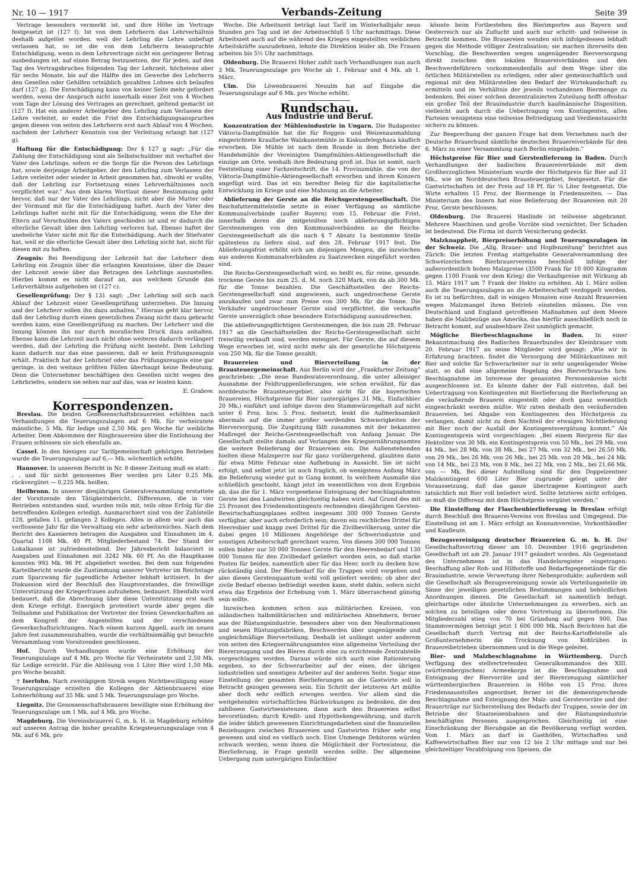Nr. 10 — 1917 Verbands-Zeitung Seite 39
Vertrage besonders vermerkt ist, und ihre Höhe im Vertrage festgesetzt ist (127 f). Ist von dem Lehrherrn das Lehrverhältnis deshalb aufgelöst worden, weil der Lehrling die Lehre unbefugt verlassen hat, so ist die von dem Lehrherrn beanspruchte Entschädigung, wenn in dem Lehrvertrage nicht ein geringerer Betrag ausbedungen ist, auf einen Betrag festzusetzen, der für jeden, auf den Tag des Vertragsbruches folgenden Tag der Lehrzeit, höchstens aber für sechs Monate, bis auf die Hälfte des im Gewerbe des Lehrherrn den Gesellen oder Gehilfen ortsüblich gezahlten Lohnes sich belaufen darf (127 g). Die Entschädigung kann von keiner Seite mehr gefordert werden, wenn der Anspruch nicht innerhalb einer Zeit von 4 Wochen vom Tage der Lösung des Vertrages an gerechnet, geltend gemacht ist (127 f). Hat ein anderer Arbeitgeber den Lehrling zum Verlassen der Lehre verleitet, so endet die Frist des Entschädigungsanspruches gegen diesen von seiten des Lehrherrn erst nach Ablauf von 4 Wochen, nachdem der Lehrherr Kenntnis von der Verleitung erlangt hat (127 g).
Haftung für die Entschädigung: Der § 127 g sagt: „Für die Zahlung der Entschädigung sind als Selbstschuldner mit verhaftet der Vater des Lehrlings, sofern er die Sorge für die Person des Lehrlings hat, sowie derjenige Arbeitgeber, der den Lehrling zum Verlassen der Lehre verleitet oder wieder in Arbeit genommen hat, obwohl er wußte, daß der Lehrling zur Fortsetzung eines Lehrverhältnisses noch verpflichtet war.“ Aus dem klaren Wortlaut dieser Bestimmung geht hervor, daß nur der Vater des Lehrlings, nicht aber die Mutter oder der Vormund mit für die Entschädigung haftet. Auch der Vater des Lehrlings haftet nicht mit für die Entschädigung, wenn die Ehe der Eltern auf Verschulden des Vaters geschieden ist und er dadurch die elterliche Gewalt über den Lehrling verloren hat. Ebenso haftet der uneheliche Vater nicht mit für die Entschädigung. Auch der Stiefvater hat, weil er die elterliche Gewalt über den Lehrling nicht hat, nicht für diesen mit zu haften.
Zeugnis: Bei Beendigung der Lehrzeit hat der Lehrherr dem Lehrling ein Zeugnis über die erlangten Kenntnisse, über die Dauer der Lehrzeit sowie über das Betragen des Lehrlings auszustellen. Hierbei kommt es nicht darauf an, aus welchem Grunde das Lehrverhältnis aufgehoben ist (127 c).
Gesellenprüfung: Der § 131 sagt: „Der Lehrling soll sich nach Ablauf der Lehrzeit einer Gesellenprüfung unterziehen. Die Innung und der Lehrherr sollen ihn dazu anhalten.“ Hieraus geht klar hervor, daß der Lehrling durch einen gesetzlichen Zwang nicht dazu gebracht werden kann, eine Gesellenprüfung zu machen. Der Lehrherr und die Innung können ihn nur durch moralischen Druck dazu anhalten. Ebenso kann die Lehrzeit auch nicht ohne weiteres dadurch verlängert werden, daß der Lehrling die Prüfung nicht besteht. Dem Lehrling kann dadurch nur das eine passieren, daß er kein Prüfungszeugnis erhält. Praktisch hat der Lehrbrief oder das Prüfungszeugnis eine gar geringe, in den weitaus größten Fällen überhaupt keine Bedeutung. Denn die Unternehmer beschäftigen den Gesellen nicht wegen des Lehrbriefes, sondern sie sehen nur auf das, was er leisten kann.
E. Grabow.
Korrespondenzen.
Breslau. Die beiden Genossenschaftsbrauereien erhöhten nach Verhandlungen die Teuerungszulagen auf 6 Mk. für verheiratete männliche, 5 Mk. für ledige und 2,50 Mk. pro Woche für weibliche Arbeiter. Dem Abkommen der Ringbrauereien über die Entlohnung der Frauen schlossen sie sich ebenfalls an.
Cassel. In den hiesigen zur Tarifgemeinschaft gehörigen Betrieben wurde die Teuerungszulage auf 6,— Mk. wöchentlich erhöht.
Hannover. In unserem Bericht in Nr. 8 dieser Zeitung muß es statt: . . . und für nicht genossenes Bier werden pro Liter 0,25 Mk. rückvergütet — 0,225 Mk. heißen.
Heilbronn. In unserer diesjährigen Generalversammlung erstattete der Vorsitzende den Tätigkeitsbericht. Differenzen, die in vier Betrieben entstanden sind, wurden teils mit, teils ohne Erfolg für die betreffenden Kollegen erledigt. Ausmarschiert sind von der Zahlstelle 128, gefallen 11, gefangen 2 Kollegen. Alles in allem war auch das verflossene Jahr für die Verwaltung ein sehr arbeitsreiches. Nach dem Bericht des Kassierers betragen die Ausgaben und Einnahmen im 4. Quartal 1108 Mk. 40 Pf. Mitgliederbestand 74. Der Stand der Lokalkasse ist zufriedenstellend. Der Jahresbericht balanciert in Ausgaben und Einnahmen mit 3242 Mk. 60 Pf. An die Hauptkasse konnten 993 Mk. 96 Pf. abgeliefert werden. Bei dem nun folgenden Kartellbericht wurde die Zustimmung unserer Vertreter im Reichstage zum Sparzwang für jugendliche Arbeiter lebhaft kritisiert. In der Diskussion wird der Beschluß des Hauptvorstandes, die freiwillige Unterstützung der Kriegerfrauen aufzuheben, bedauert. Ebenfalls wird bedauert, daß die Abrechnung über diese Unterstützung erst nach dem Kriege erfolgt. Energisch protestiert wurde aber gegen die Teilnahme und Publikation der Vertreter der freien Gewerkschaften an dem Kongreß der Angestellten und der verschiedenen Gewerkschaftsrichtungen. Nach einem kurzen Appell, auch im neuen Jahre fest zusammenzuhalten, wurde die verhältnismäßig gut besuchte Versammlung vom Vorsitzenden geschlossen.
Hof. Durch Verhandlungen wurde eine Erhöhung der Teuerungszulage auf 4 Mk. pro Woche für Verheiratete und 2,50 Mk. für Ledige erreicht. Für die Ablösung von 1 Liter Bier wird 1,50 Mk. pro Woche bezahlt.
† Iserlohn. Nach zweitägigem Streik wegen Nichtbewilligung einer Teuerungszulage erzielten die Kollegen der Aktienbrauerei eine Lohnerhöhung auf 35 Mk. und 5 Mk. Teuerungszulage pro Woche.
Liegnitz. Die Genossenschaftsbrauerei bewilligte eine Erhöhung der Teuerungszulage um 1 Mk. auf 4 Mk. pro Woche.
Magdeburg. Die Vereinsbrauerei G. m. b. H. in Magdeburg erhöhte auf unseren Antrag die bisher gezahlte Kriegsteuerungszulage von 4 Mk. auf 6 Mk. pro
Woche. Die Arbeitszeit beträgt laut Tarif im Winterhalbjahr neun Stunden pro Tag und ist der Arbeitsschluß 5 Uhr nachmittags. Diese Arbeitszeit auch auf die während des Krieges eingestellten weiblichen Arbeitskräfte auszudehnen, lehnte die Direktion leider ab. Die Frauen arbeiten bis 5½ Uhr nachmittags.
Oldenburg. Die Brauerei Hoher zahlt nach Verhandlungen nun auch 3 Mk. Teuerungszulage pro Woche ab 1. Februar und 4 Mk. ab 1. März.
Ulm. Die Löwenbrauerei Neuulm hat auf Eingabe die Teuerungszulage auf 6 Mk. pro Woche erhöht.
Rundschau.
Aus Industrie und Beruf.
Konzentration der Mühlenindustrie in Ungarn. Die Budapester Viktoria-Dampfmühle hat die für Roggen- und Weizenausmahlung eingerichtete Kraußsche Walzkunstmühle in Kiskunfelegyhaza käuflich erworben. Die Mühle ist nach dem Brande in dem Betriebe der Handelsmühle der Vereinigten Dampfmühlen-Aktiengesellschaft die einzige am Orte, weshalb ihre Bedeutung groß ist. Das ist somit, nach Feststellung einer Fachzeitschrift, die 14. Provinzmühle, die von der Viktoria-Dampfmühle-Aktiengesellschaft erworben und ihrem Konzern angefügt wird. Das ist ein beredter Beleg für die kapitalistische Entwicklung im Kriege und eine Mahnung an die Arbeiter.
Ablieferung der Gerste an die Reichsgerstengesellschaft. Die Reichsfuttermittelstelle setzte in einer Verfügung an sämtliche Kommunalverbände (außer Bayern) vom 15. Februar die Frist, innerhalb deren die mitgeteilten noch ablieferungspflichtigen Gerstenmengen von den Kommunalverbänden an die Reichs-Gerstengesellschaft als die nach § 7 Absatz 1a bestimmte Stelle spätestens zu liefern sind, auf den 28. Februar 1917 fest. Die Ablieferungsfrist erhöht sich um diejenigen Mengen, die inzwischen aus anderen Kommunalverbänden zu Saatzwecken eingeführt worden sind.
Die Reichs-Gerstengesellschaft wird, so heißt es, für reine, gesunde, trockene Gerste bis zum 25. d. M. noch 320 Mark, von da ab 300 Mk. für die Tonne bezahlen. Die Geschäftsstellen der Reichs-Gerstengesellschaft sind angewiesen, auch ungedroschene Gerste anzukaufen und zwar zum Preise von 300 Mk. für die Tonne. Die Verkäufer ungedroschener Gerste sind verpflichtet, die verkaufte Gerste unverzüglich ohne besondere Entschädigung auszudreschen.
Die ablieferungspflichtigen Gerstenmengen, die bis zum 28. Februar 1917 an die Geschäftsstellen der Reichs-Gerstengesellschaft nicht freiwillig verkauft sind, werden enteignet. Für Gerste, die auf diesem Wege erworben ist, wird nicht mehr als der gesetzliche Höchstpreis von 250 Mk. für die Tonne gezahlt.
Brauereien und Bierverteilung in der Brausteuergemeinschaft. Aus Berlin wird der „Frankfurter Zeitung“ geschrieben: „Die neue Bundesratsverordnung, die unter alleiniger Ausnahme der Feldtruppenlieferungen, wie schon erwähnt, für das norddeutsche Brausteuergebiet, also nicht für die bayerischen Brauereien, Höchstpreise für Bier (untergäriges 31 Mk., Einfachbier 20 Mk.) einführt und infolge davon den Stammwürzegehalt auf nicht unter 6 Proz. bzw. 5 Proz. festsetzt, lenkt die Aufmerksamkeit abermals auf die immer größer werdenden Schwierigkeiten der Bierversorgung. Die Zuspitzung fällt zusammen mit der bekannten Maßregel der Reichs-Gerstengesellschaft von Anfang Januar. Die Gesellschaft stellte damals auf Verlangen des Kriegsernährungsamtes die weitere Belieferung der Brauereien ein. Die Außenstehenden hielten diese Malzsperre nur für ganz vorübergehend, glaubten dann für etwa Mitte Februar eine Aufhebung in Aussicht. Sie ist nicht erfolgt, und selbst jetzt ist noch fraglich, ob wenigstens Anfang März die Belieferung wieder gut in Gang kommt. In welchem Ausmaße das schließlich geschieht, hängt jetzt im wesentlichen von dem Ergebnis ab, das die für 1. März vorgesehene Enteignung der beschlagnahmten Gerste bei den Landwirten gleichzeitig haben wird. Auf Grund des mit 25 Prozent des Friedenskontingents rechnenden diesjährigen Gersten-Bewirtschaftungsplanes sollten insgesamt 300 000 Tonnen Gerste verfügbar, aber auch erforderlich sein; davon ein reichliches Drittel für Heeresbier und knapp zwei Drittel für die Zivilbevölkerung, unter die dabei gegen 10 Millionen Angehörige der Schwerindustrie und sonstigen Arbeiterschaft gerechnet waren. Von diesen 300 000 Tonnen sollen bisher nur 50 000 Tonnen Gerste für den Heeresbedarf und 130 000 Tonnen für den Zivilbedarf geliefert worden sein, so daß starke Posten für beides, namentlich aber für das Heer, noch zu decken bzw. rückständig sind. Der Bierbedarf für die Truppen wird vorgehen und also dieses Gerstenquantum wohl voll geliefert werden; ob aber der zivile Bedarf ebenso befriedigt werden kann, steht dahin, sofern nicht etwa das Ergebnis der Erhebung vom 1. März überraschend günstig sein sollte.
Inzwischen kommen schon aus militärischen Kreisen, von inländischen halbmilitärischen und militärischen Abnehmern, ferner aus der Rüstungsindustrie, besonders aber von den Neuformationen und neuen Rüstungsfabriken, Beschwerden über ungenügende und ungleichmäßige Bierverteilung. Deshalb ist unlängst unter anderem von seiten des Kriegsernährungsamtes eine allgemeine Verteilung der Biererzeugung und des Bieres durch eine zu errichtende Zentralstelle vorgeschlagen worden. Daraus würde sich auch eine Rationierung ergeben, so der Schwerarbeiter auf der einen, der übrigen industriellen und sonstigen Arbeiter auf der anderen Seite. Sogar eine Einstellung der gesamten Bierlieferungen an die Gastwirte soll in Betracht gezogen gewesen sein. Ein Schritt der letzteren Art müßte aber doch sehr reiflich erwogen werden. Vor allem sind die weitgehenden wirtschaftlichen Rückwirkungen zu bedenken, die den zahllosen Gastwirtsexistenzen, dann auch den Brauereien selbst bevorstünden; durch Kredit- und Hypothekengewährung, und durch die leider üblich gewesenen Einrichtungsdarlehen sind die finanziellen Beziehungen zwischen Brauereien und Gastwirten früher sehr eng gewesen und sind es vielfach noch. Eine Unmenge Debitoren würden schwach werden, wenn ihnen die Möglichkeit der Fortexistenz, die Bierlieferung, in Frage gestellt werden sollte. Der allgemeine Uebergang zum untergärigen Einfachbier
könnte beim Fortbestehen des Bierimportes aus Bayern und Oesterreich nur als Zuflucht und auch nur schritt- und teilweise in Betracht kommen. Die Brauereien wenden sich infolgedessen lebhaft gegen die Methode völliger Zentralisation; sie machen ihrerseits den Vorschlag, die Beschwerden wegen ungenügender Bierversorgung direkt zwischen den lokalen Brauereiverbänden und den Beschwerdeführern vorkommendenfalls auf dem Wege über die örtlichen Militärstellen zu erledigen, oder aber gemeinschaftlich und regional mit den Militärstellen den Bedarf der Wirtekundschaft zu ermitteln und im Verhältnis der jeweils vorhandenen Biermenge zu bedenken. Bei einer solchen dezentralisierten Zuteilung hofft offenbar ein großer Teil der Brauindustrie durch kaufmännische Disposition, vielleicht auch durch die Uebertragung von Kontingenten, allen Parteien wenigstens eine teilweise Befriedigung und Verdienstaussicht sichern zu können.
Zur Besprechung der ganzen Frage hat dem Vernehmen nach der Deutsche Brauerbund sämtliche deutschen Brauereiverbände für den 6. März zu einer Versammlung nach Berlin eingeladen.“
Höchstpreise für Bier und Gerstenlieferung in Baden. Durch Verhandlungen der badischen Brauereiverbände mit dem Großherzoglichen Ministerium wurde der Höchstpreis für Bier auf 31 Mk., wie im Norddeutschen Brausteuergebiet, festgesetzt. Für die Gastwirtschaften ist der Preis auf 18 Pf. für ¼ Liter festgesetzt. Die Wirte erhalten 15 Proz. der Biermenge in Friedenszeiten. — Das Ministerium des Innern hat eine Belieferung der Brauereien mit 20 Proz. Gerste beschlossen.
Oldenburg. Die Brauerei Haslinde ist teilweise abgebrannt. Mehrere Maschinen und große Vorräte sind vernichtet. Der Schaden ist bedeutend. Die Firma ist durch Versicherung gedeckt.
Malzknappheit, Bierpreiserhöhung und Teuerungszulagen in der Schweiz. Die „Allg. Brauer- und Hopfenzeitung“ berichtet aus Zürich: Die letzten Freitag stattgehabte Generalversammlung des Schweizerischen Bierbrauervereins beschloß infolge der außerordentlich hohen Malzpreise (3500 Frank für 10 000 Kilogramm gegen 1100 Frank vor dem Krieg) die Verkaufspreise mit Wirkung ab 15. März 1917 um 7 Frank der Hekto zu erhöhen. Ab 1. März sollen auch die Teuerungszulagen an die Arbeiterschaft verdoppelt werden. Es ist zu befürchten, daß in einigen Monaten eine Anzahl Brauereien wegen Malzmangel ihren Betrieb einstellen müssen. Die von Deutschland und England getroffenen Maßnahmen auf dem Meere haben die Malzbezüge aus Amerika, das hierfür ausschließlich noch in Betracht kommt, auf unabsehbare Zeit unmöglich gemacht.
Mögliche Bierbeschlagnahme in Baden. In einer Bekanntmachung des Badischen Brauerbundes der Kleinbrauer vom 20. Februar 1917 an seine Mitglieder wird gesagt: „Wie wir in Erfahrung brachten, findet die Versorgung der Militärkantinen mit Bier und solche für Schwerarbeiter nur in sehr ungenügender Weise statt, so daß eine allgemeine Regelung des Bierverbrauchs bzw. Beschlagnahme im Interesse der genannten Personenkreise nicht ausgeschlossen ist. Es könnte daher der Fall eintreten, daß bei Uebertragung von Kontingenten mit Bierlieferung die Bierlieferung an die veräußernde Brauerei eingestellt oder doch ganz wesentlich eingeschränkt werden müßte. Wir raten deshalb den veräußernden Brauereien, bei Abgabe von Kontingenten den Höchstpreis zu verlangen, damit nicht zu dem Nachteil der etwaigen Nichtlieferung mit Bier noch der Ausfall der Kontingentsvergütung kommt.“ Als Kontingentspreis wird vorgeschlagen: „Bei einem Bierpreis für das Hektoliter von 30 Mk. ein Kontingentspreis von 50 Mk., bei 29 Mk. von 44 Mk., bei 28 Mk. von 38 Mk., bei 27 Mk. von 32 Mk., bei 26,50 Mk. von 29 Mk., bei 26 Mk. von 26 Mk., bei 25 Mk. von 20 Mk., bei 24 Mk. von 14 Mk., bei 23 Mk. von 8 Mk., bei 22 Mk. von 2 Mk., bei 21,66 Mk. von — Mk. Bei dieser Aufstellung sind für den Doppelzentner Malzkontingent 600 Liter Bier zugrunde gelegt unter der Voraussetzung, daß das ganze übertragene Kontingent auch tatsächlich mit Bier voll beliefert wird. Sollte letzteres nicht erfolgen, so muß die Differenz mit dem Höchstpreis vergütet werden.“
Die Einstellung der Flaschenbierlieferung in Breslau erfolgt durch Beschluß des Brauerei-Vereins von Breslau und Umgegend. Die Einstellung ist am 1. März erfolgt an Konsumvereine, Vorkosthändler und Kaufleute.
Bezugsvereinigung deutscher Brauereien G. m. b. H. Der Gesellschaftsvertrag dieser am 10. Dezember 1916 gegründeten Gesellschaft ist am 29. Januar 1917 geändert worden. Als Gegenstand des Unternehmens ist in das Handelsregister eingetragen: Beschaffung aller Roh- und Hilfsstoffe und Bedarfsgegenstände für die Brauindustrie, sowie Verwertung ihrer Nebenprodukte; außerdem soll die Gesellschaft als Bezugsvereinigung sowie als Verteilungsstelle im Sinne der jeweiligen gesetzlichen Bestimmungen und behördlichen Anordnungen dienen. Die Gesellschaft ist namentlich befugt, gleichartige oder ähnliche Unternehmungen zu erwerben, sich an solchen zu beteiligen oder deren Vertretung zu übernehmen. Die Mitgliederzahl stieg von 70 bei Gründung auf gegen 900. Das Stammvermögen beträgt jetzt 1 606 000 Mk. Nach Berichten hat die Gesellschaft durch Vertrag mit der Reichs-Kartoffelstelle als Großunternehmerin die Trocknung von Kohlrüben in Brauereibetrieben übernommen und in die Wege geleitet.
Bier- und Malzbeschlagnahme in Württemberg. Durch Verfügung des stellvertretenden Generalkommandos des XIII. (württembergischen) Armeekorps ist die Beschlagnahme und Enteignung der Biervorräte und der Biererzeugung sämtlicher württembergischen Brauereien in Höhe von 15 Proz. ihres Friedensausstoßes angeordnet, ferner ist die dementsprechende Beschlagnahme und Enteignung der Malz- und Gerstevorräte und der Brauerträge zur Sicherstellung des Bedarfs der Truppen, sowie der im Betriebe der Staatseisenbahnen und der Rüstungsindustrie beschäftigten Personen ausgesprochen. Gleichzeitig ist eine Einschränkung der Bierabgabe an die Bevölkerung verfügt worden. Vom 1. März an darf in Gasthöfen, Wirtschaften und Kaffeewirtschaften Bier nur von 12 bis 2 Uhr mittags und nur bei gleichzeitiger Verabfolgung von Speisen, die